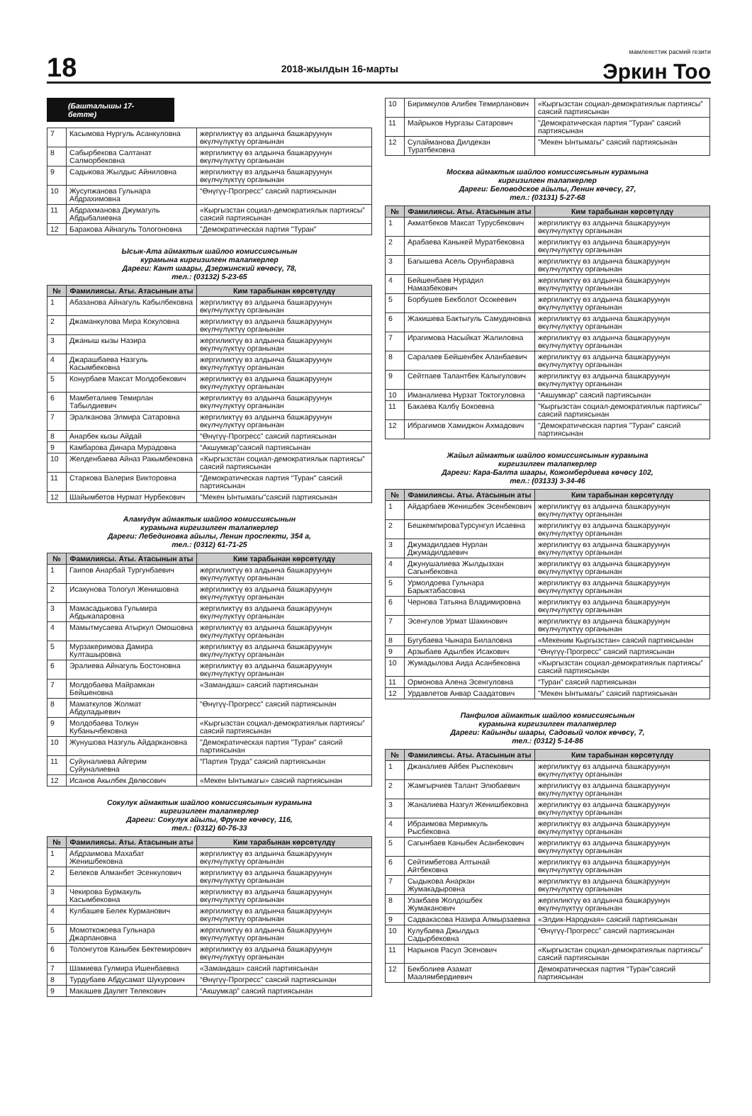18
2018-жылдын 16-марты
мамлекеттик расмий гезити
Эркин Тоо
(Башталышы 17-бетте)
| 7 | Касымова Нургуль Асанкуловна | жергиликтүү өз алдынча башкаруунун өкүлчүлүктүү органынан |
| 8 | Сабырбекова Салтанат Салморбековна | жергиликтүү өз алдынча башкаруунун өкүлчүлүктүү органынан |
| 9 | Садыкова Жылдыс Айниловна | жергиликтүү өз алдынча башкаруунун өкүлчүлүктүү органынан |
| 10 | Жусупжанова Гульнара Абдрахимовна | “Өнүгүү-Прогресс” саясий партиясынан |
| 11 | Абдрахманова Джумагуль Абдыбалиевна | «Кыргызстан социал-демократиялык партиясы” саясий партиясынан |
| 12 | Баракова Айнагуль Тологоновна | "Демократическая партия "Туран" |
Ысык-Ата аймактык шайлоо комиссиясынын
курамына киргизилген талапкерлер
Дареги: Кант шаары, Дзержинский көчөсү, 78,
тел.: (03132) 5-23-65
| № | Фамилиясы. Аты. Атасынын аты | Ким тарабынан көрсөтүлдү |
| --- | --- | --- |
| 1 | Абазанова Айнагуль Кабылбековна | жергиликтүү өз алдынча башкаруунун өкүлчүлүктүү органынан |
| 2 | Джаманкулова Мира Кокуловна | жергиликтүү өз алдынча башкаруунун өкүлчүлүктүү органынан |
| 3 | Джаныш кызы Назира | жергиликтүү өз алдынча башкаруунун өкүлчүлүктүү органынан |
| 4 | Джарашбаева Назгуль Касымбековна | жергиликтүү өз алдынча башкаруунун өкүлчүлүктүү органынан |
| 5 | Конурбаев Максат Молдобекович | жергиликтүү өз алдынча башкаруунун өкүлчүлүктүү органынан |
| 6 | Мамбеталиев Темирлан Табылдиевич | жергиликтүү өз алдынча башкаруунун өкүлчүлүктүү органынан |
| 7 | Эралканова Элмира Сатаровна | жергиликтүү өз алдынча башкаруунун өкүлчүлүктүү органынан |
| 8 | Анарбек кызы Айдай | “Өнүгүү-Прогресс” саясий партиясынан |
| 9 | Камбарова Динара Мурадовна | “Акшумкар”саясий партиясынан |
| 10 | Желденбаева Айназ Ракымбековна | «Кыргызстан социал-демократиялык партиясы” саясий партиясынан |
| 11 | Старкова Валерия Викторовна | "Демократическая партия “Туран" саясий партиясынан |
| 12 | Шайымбетов Нурмат Нурбекович | "Мекен Ынтымагы"саясий партиясынан |
Аламүдүн аймактык шайлоо комиссиясынын
курамына киргизилген талапкерлер
Дареги: Лебединовка айылы, Ленин проспекти, 354 а,
тел.: (0312) 61-71-25
| № | Фамилиясы. Аты. Атасынын аты | Ким тарабынан көрсөтүлдү |
| --- | --- | --- |
| 1 | Гаипов Анарбай Тургунбаевич | жергиликтүү өз алдынча башкаруунун өкүлчүлүктүү органынан |
| 2 | Исакунова Тологул Женишовна | жергиликтүү өз алдынча башкаруунун өкүлчүлүктүү органынан |
| 3 | Мамасадыкова Гульмира Абдыкапаровна | жергиликтүү өз алдынча башкаруунун өкүлчүлүктүү органынан |
| 4 | Мамытмусаева Атыркул Омошовна | жергиликтүү өз алдынча башкаруунун өкүлчүлүктүү органынан |
| 5 | Мурзакеримова Дамира Култашыровна | жергиликтүү өз алдынча башкаруунун өкүлчүлүктүү органынан |
| 6 | Эралиева Айнагуль Бостоновна | жергиликтүү өз алдынча башкаруунун өкүлчүлүктүү органынан |
| 7 | Молдобаева Майрамкан Бейшеновна | «Замандаш» саясий партиясынан |
| 8 | Маматкулов Жолмат Абдуладыевич | “Өнүгүү-Прогресс” саясий партиясынан |
| 9 | Молдобаева Толкун Кубанычбековна | «Кыргызстан социал-демократиялык партиясы” саясий партиясынан |
| 10 | Жунушова Назгуль Айдаркановна | "Демократическая партия "Туран" саясий партиясынан |
| 11 | Суйуналиева Айгерим Суйуналиевна | “Партия Труда” саясий партиясынан |
| 12 | Исанов Акылбек Дөлөсович | «Мекен Ынтымагы» саясий партиясынан |
Сокулук аймактык шайлоо комиссиясынын курамына
киргизилген талапкерлер
Дареги: Сокулук айылы, Фрунзе көчөсү, 116,
тел.: (0312) 60-76-33
| № | Фамилиясы. Аты. Атасынын аты | Ким тарабынан көрсөтүлдү |
| --- | --- | --- |
| 1 | Абдраимова Махабат Женишбековна | жергиликтүү өз алдынча башкаруунун өкүлчүлүктүү органынан |
| 2 | Белеков Алманбет Эсенкулович | жергиликтүү өз алдынча башкаруунун өкүлчүлүктүү органынан |
| 3 | Чекирова Бурмакуль Касымбековна | жергиликтүү өз алдынча башкаруунун өкүлчүлүктүү органынан |
| 4 | Кулбашев Белек Курманович | жергиликтүү өз алдынча башкаруунун өкүлчүлүктүү органынан |
| 5 | Момоткожоева Гульнара Джарпановна | жергиликтүү өз алдынча башкаруунун өкүлчүлүктүү органынан |
| 6 | Толонгутов Каныбек Бектемирович | жергиликтүү өз алдынча башкаруунун өкүлчүлүктүү органынан |
| 7 | Шамиева Гулмира Ишенбаевна | «Замандаш» саясий партиясынан |
| 8 | Турдубаев Абдусамат Шукурович | “Өнүгүү-Прогресс” саясий партиясынан |
| 9 | Макашев Даулет Телекович | “Акшумкар” саясий партиясынан |
| 10 | Биримкулов Алибек Темирланович | «Кыргызстан социал-демократиялык партиясы” саясий партиясынан |
| 11 | Майрыков Нургазы Сатарович | "Демократическая партия "Туран" саясий партиясынан |
| 12 | Сулайманова Дилдекан Туратбековна | "Мекен Ынтымагы" саясий партиясынан |
Москва аймактык шайлоо комиссиясынын курамына
киргизилген талапкерлер
Дареги: Беловодское айылы, Ленин көчөсү, 27,
тел.: (03131) 5-27-68
| № | Фамилиясы. Аты. Атасынын аты | Ким тарабынан көрсөтүлдү |
| --- | --- | --- |
| 1 | Акматбеков Максат Турусбекович | жергиликтүү өз алдынча башкаруунун өкүлчүлүктүү органынан |
| 2 | Арабаева Каныкей Муратбековна | жергиликтүү өз алдынча башкаруунун өкүлчүлүктүү органынан |
| 3 | Багышева Асель Орунбаравна | жергиликтүү өз алдынча башкаруунун өкүлчүлүктүү органынан |
| 4 | Бейшенбаев Нурадил Намазбекович | жергиликтүү өз алдынча башкаруунун өкүлчүлүктүү органынан |
| 5 | Борбушев Бекболот Осокеевич | жергиликтүү өз алдынча башкаруунун өкүлчүлүктүү органынан |
| 6 | Жакишева Бактыгуль Самудиновна | жергиликтүү өз алдынча башкаруунун өкүлчүлүктүү органынан |
| 7 | Ирагимова Насыйкат Жалиловна | жергиликтүү өз алдынча башкаруунун өкүлчүлүктүү органынан |
| 8 | Саралаев Бейшенбек Аланбаевич | жергиликтүү өз алдынча башкаруунун өкүлчүлүктүү органынан |
| 9 | Сейтпаев Талантбек Калыгулович | жергиликтүү өз алдынча башкаруунун өкүлчүлүктүү органынан |
| 10 | Иманалиева Нурзат Токтогуловна | “Акшумкар” саясий партиясынан |
| 11 | Бакаева Калбү Бокоевна | "Кыргызстан социал-демократиялык партиясы" саясий партиясынан |
| 12 | Ибрагимов Хамиджон Ахмадович | "Демократическая партия "Туран" саясий партиясынан |
Жайыл аймактык шайлоо комиссиясынын курамына
киргизилген талапкерлер
Дареги: Кара-Балта шаары, Кожомбердиева көчөсү 102,
тел.: (03133) 3-34-46
| № | Фамилиясы. Аты. Атасынын аты | Ким тарабынан көрсөтүлдү |
| --- | --- | --- |
| 1 | Айдарбаев Женишбек Эсенбекович | жергиликтүү өз алдынча башкаруунун өкүлчүлүктүү органынан |
| 2 | БешкемпироваТурсунгул Исаевна | жергиликтүү өз алдынча башкаруунун өкүлчүлүктүү органынан |
| 3 | Джумадилдаев Нурлан Джумадилдаевич | жергиликтүү өз алдынча башкаруунун өкүлчүлүктүү органынан |
| 4 | Джунушалиева Жылдызхан Сагынбековна | жергиликтүү өз алдынча башкаруунун өкүлчүлүктүү органынан |
| 5 | Урмолдоева Гульнара Барыктабасовна | жергиликтүү өз алдынча башкаруунун өкүлчүлүктүү органынан |
| 6 | Чернова Татьяна Владимировна | жергиликтүү өз алдынча башкаруунун өкүлчүлүктүү органынан |
| 7 | Эсенгулов Урмат Шакинович | жергиликтүү өз алдынча башкаруунун өкүлчүлүктүү органынан |
| 8 | Бугубаева Чынара Билаловна | «Мекеним Кыргызстан» саясий партиясынан |
| 9 | Арзыбаев Адылбек Исакович | “Өнүгүү-Прогресс” саясий партиясынан |
| 10 | Жумадылова Аида Асанбековна | «Кыргызстан социал-демократиялык партиясы” саясий партиясынан |
| 11 | Ормонова Алена Эсенгуловна | “Туран” саясий партиясынан |
| 12 | Урдавлетов Анвар Саадатович | "Мекен Ынтымагы" саясий партиясынан |
Панфилов аймактык шайлоо комиссиясынын
курамына киргизилген талапкерлер
Дареги: Кайынды шаары, Садовый чолок көчөсү, 7,
тел.: (0312) 5-14-86
| № | Фамилиясы. Аты. Атасынын аты | Ким тарабынан көрсөтүлдү |
| --- | --- | --- |
| 1 | Джаналиев Айбек Рыспекович | жергиликтүү өз алдынча башкаруунун өкүлчүлүктүү органынан |
| 2 | Жамгырчиев Талант Элюбаевич | жергиликтүү өз алдынча башкаруунун өкүлчүлүктүү органынан |
| 3 | Жаналиева Назгул Женишбековна | жергиликтүү өз алдынча башкаруунун өкүлчүлүктүү органынан |
| 4 | Ибраимова Меримкуль Рысбековна | жергиликтүү өз алдынча башкаруунун өкүлчүлүктүү органынан |
| 5 | Сагынбаев Каныбек Асанбекович | жергиликтүү өз алдынча башкаруунун өкүлчүлүктүү органынан |
| 6 | Сейтимбетова Алтынай Айтбековна | жергиликтүү өз алдынча башкаруунун өкүлчүлүктүү органынан |
| 7 | Сыдыкова Анаркан Жумакадыровна | жергиликтүү өз алдынча башкаруунун өкүлчүлүктүү органынан |
| 8 | Узакбаев Жолдошбек Жумаканович | жергиликтүү өз алдынча башкаруунун өкүлчүлүктүү органынан |
| 9 | Садвакасова Назира Алмырзаевна | «Элдик-Народная» саясий партиясынан |
| 10 | Кулубаева Джылдыз Садырбековна | “Өнүгүү-Прогресс” саясий партиясынан |
| 11 | Нарынов Расул Эсенович | «Кыргызстан социал-демократиялык партиясы” саясий партиясынан |
| 12 | Бекболиев Азамат Маалямбердиевич | Демократическая партия “Туран”саясий партиясынан |